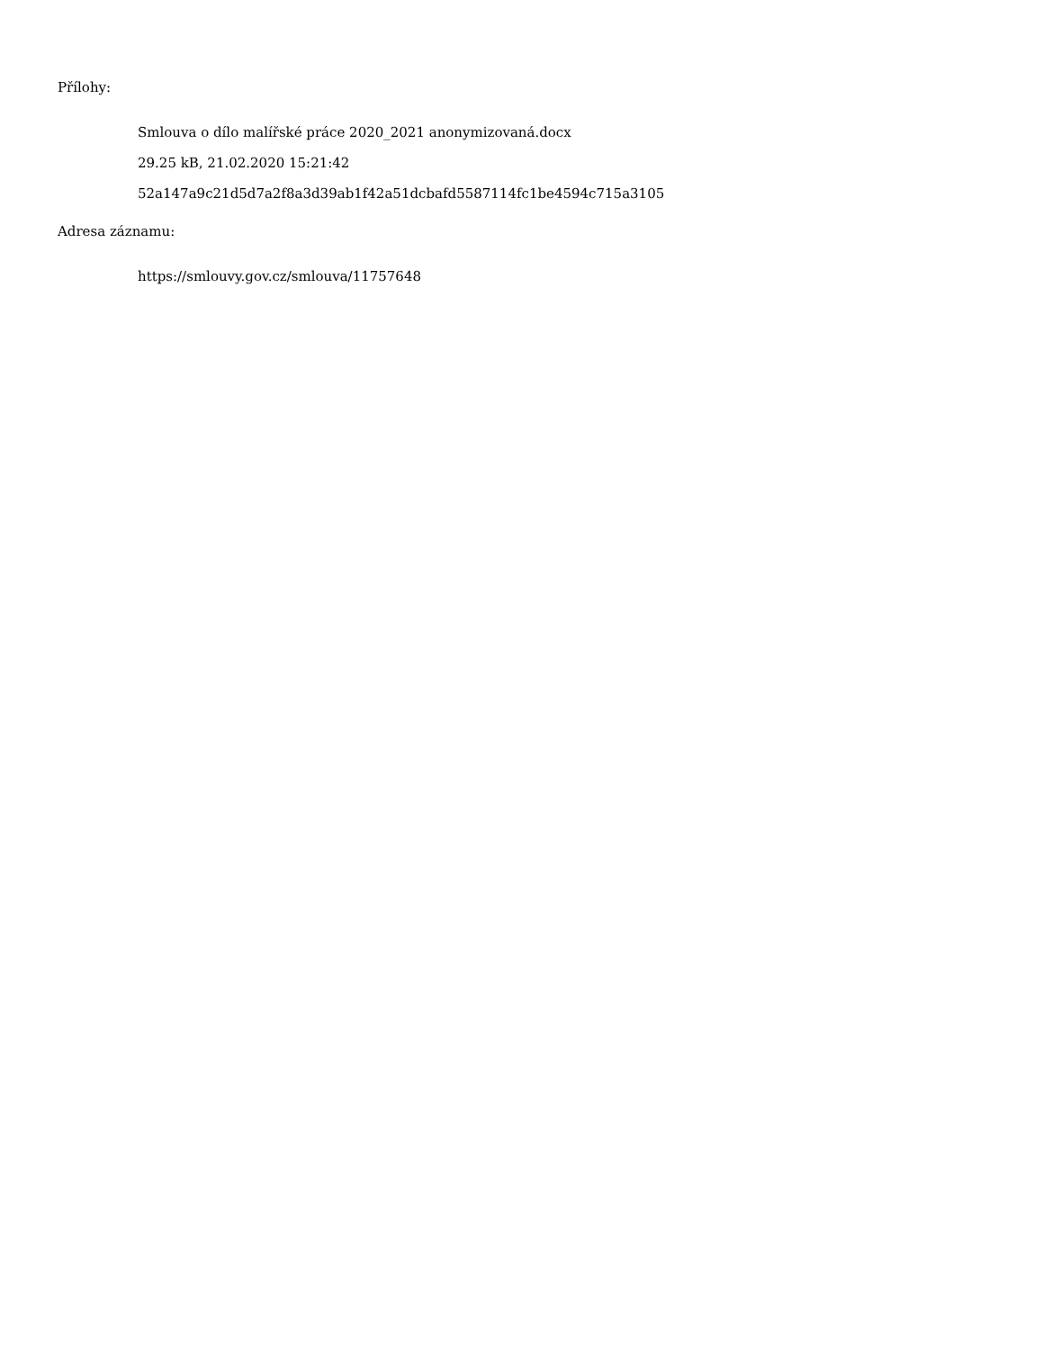Přílohy:
Smlouva o dílo malířské práce 2020_2021 anonymizovaná.docx
29.25 kB, 21.02.2020 15:21:42
52a147a9c21d5d7a2f8a3d39ab1f42a51dcbafd5587114fc1be4594c715a3105
Adresa záznamu:
https://smlouvy.gov.cz/smlouva/11757648